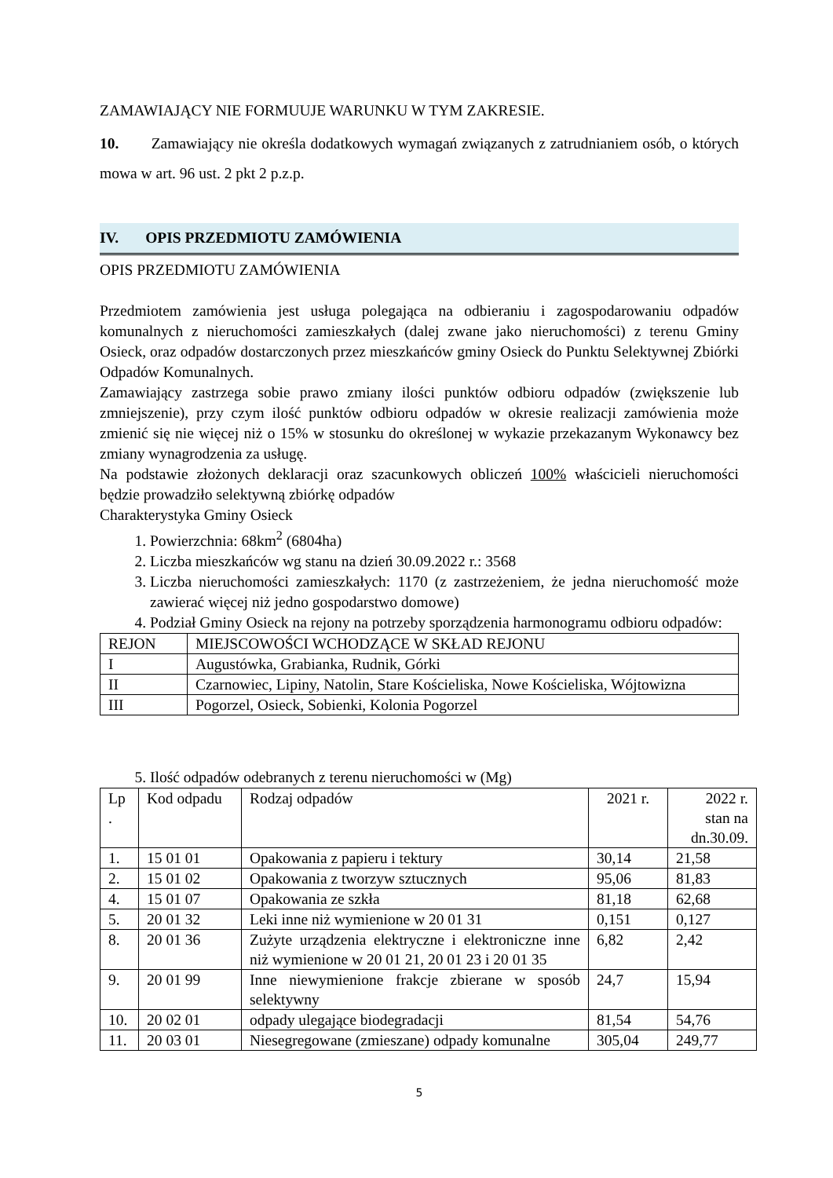ZAMAWIAJĄCY NIE FORMUUJE WARUNKU W TYM ZAKRESIE.
10. Zamawiający nie określa dodatkowych wymagań związanych z zatrudnianiem osób, o których mowa w art. 96 ust. 2 pkt 2 p.z.p.
IV. OPIS PRZEDMIOTU ZAMÓWIENIA
OPIS PRZEDMIOTU ZAMÓWIENIA
Przedmiotem zamówienia jest usługa polegająca na odbieraniu i zagospodarowaniu odpadów komunalnych z nieruchomości zamieszkałych (dalej zwane jako nieruchomości) z terenu Gminy Osieck, oraz odpadów dostarczonych przez mieszkańców gminy Osieck do Punktu Selektywnej Zbiórki Odpadów Komunalnych.
Zamawiający zastrzega sobie prawo zmiany ilości punktów odbioru odpadów (zwiększenie lub zmniejszenie), przy czym ilość punktów odbioru odpadów w okresie realizacji zamówienia może zmienić się nie więcej niż o 15% w stosunku do określonej w wykazie przekazanym Wykonawcy bez zmiany wynagrodzenia za usługę.
Na podstawie złożonych deklaracji oraz szacunkowych obliczeń 100% właścicieli nieruchomości będzie prowadziło selektywną zbiórkę odpadów
Charakterystyka Gminy Osieck
1. Powierzchnia: 68km<sup>2</sup> (6804ha)
2. Liczba mieszkańców wg stanu na dzień 30.09.2022 r.: 3568
3. Liczba nieruchomości zamieszkałych: 1170 (z zastrzeżeniem, że jedna nieruchomość może zawierać więcej niż jedno gospodarstwo domowe)
4. Podział Gminy Osieck na rejony na potrzeby sporządzenia harmonogramu odbioru odpadów:
| REJON | MIEJSCOWOŚCI WCHODZĄCE W SKŁAD REJONU |
| I | Augustówka, Grabianka, Rudnik, Górki |
| II | Czarnowiec, Lipiny, Natolin, Stare Kościeliska, Nowe Kościeliska, Wójtowizna |
| III | Pogorzel, Osieck, Sobienki, Kolonia Pogorzel |
5. Ilość odpadów odebranych z terenu nieruchomości w (Mg)
| Lp . | Kod odpadu | Rodzaj odpadów | 2021 r. | 2022 r. stan na dn.30.09. |
| 1. | 15 01 01 | Opakowania z papieru i tektury | 30,14 | 21,58 |
| 2. | 15 01 02 | Opakowania z tworzyw sztucznych | 95,06 | 81,83 |
| 4. | 15 01 07 | Opakowania ze szkła | 81,18 | 62,68 |
| 5. | 20 01 32 | Leki inne niż wymienione w 20 01 31 | 0,151 | 0,127 |
| 8. | 20 01 36 | Zużyte urządzenia elektryczne i elektroniczne inne niż wymienione w 20 01 21, 20 01 23 i 20 01 35 | 6,82 | 2,42 |
| 9. | 20 01 99 | Inne niewymienione frakcje zbierane w sposób selektywny | 24,7 | 15,94 |
| 10. | 20 02 01 | odpady ulegające biodegradacji | 81,54 | 54,76 |
| 11. | 20 03 01 | Niesegregowane (zmieszane) odpady komunalne | 305,04 | 249,77 |
5